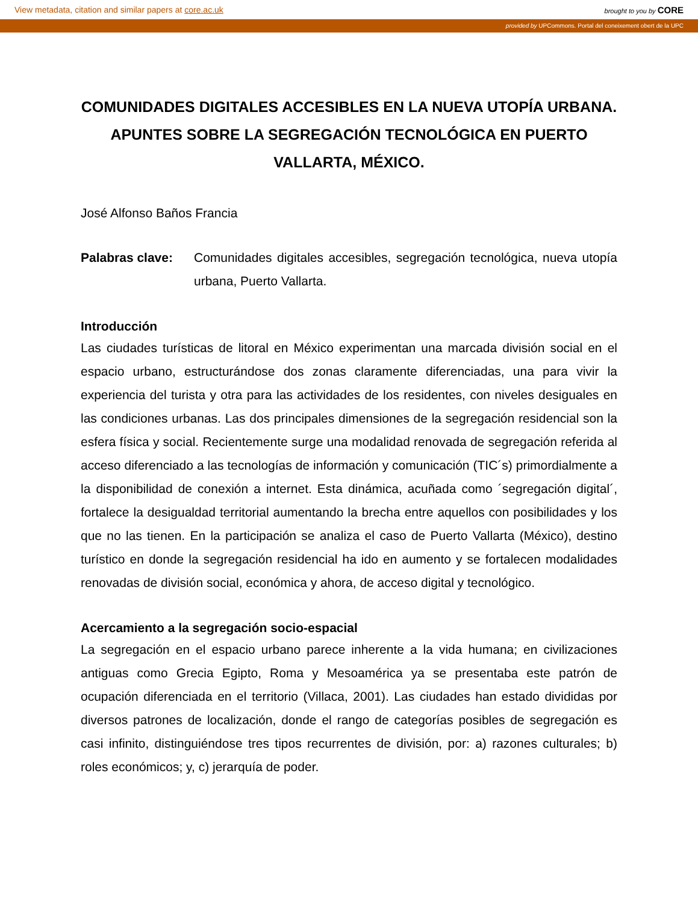View metadata, citation and similar papers at core.ac.uk brought to you by CORE
provided by UPCommons. Portal del coneixement obert de la UPC
COMUNIDADES DIGITALES ACCESIBLES EN LA NUEVA UTOPÍA URBANA. APUNTES SOBRE LA SEGREGACIÓN TECNOLÓGICA EN PUERTO VALLARTA, MÉXICO.
José Alfonso Baños Francia
Palabras clave: Comunidades digitales accesibles, segregación tecnológica, nueva utopía urbana, Puerto Vallarta.
Introducción
Las ciudades turísticas de litoral en México experimentan una marcada división social en el espacio urbano, estructurándose dos zonas claramente diferenciadas, una para vivir la experiencia del turista y otra para las actividades de los residentes, con niveles desiguales en las condiciones urbanas. Las dos principales dimensiones de la segregación residencial son la esfera física y social. Recientemente surge una modalidad renovada de segregación referida al acceso diferenciado a las tecnologías de información y comunicación (TIC´s) primordialmente a la disponibilidad de conexión a internet. Esta dinámica, acuñada como ´segregación digital´, fortalece la desigualdad territorial aumentando la brecha entre aquellos con posibilidades y los que no las tienen. En la participación se analiza el caso de Puerto Vallarta (México), destino turístico en donde la segregación residencial ha ido en aumento y se fortalecen modalidades renovadas de división social, económica y ahora, de acceso digital y tecnológico.
Acercamiento a la segregación socio-espacial
La segregación en el espacio urbano parece inherente a la vida humana; en civilizaciones antiguas como Grecia Egipto, Roma y Mesoamérica ya se presentaba este patrón de ocupación diferenciada en el territorio (Villaca, 2001). Las ciudades han estado divididas por diversos patrones de localización, donde el rango de categorías posibles de segregación es casi infinito, distinguiéndose tres tipos recurrentes de división, por: a) razones culturales; b) roles económicos; y, c) jerarquía de poder.